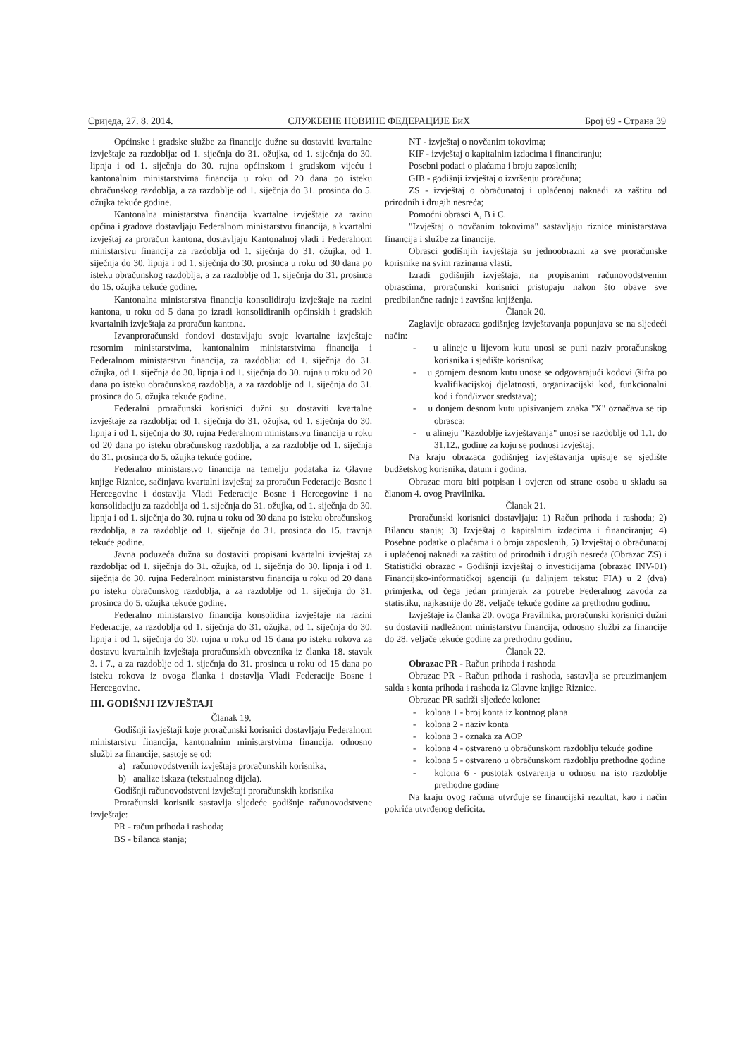Сриједа, 27. 8. 2014. СЛУЖБЕНЕ НОВИНЕ ФЕДЕРАЦИЈЕ БиХ Број 69 - Страна 39
Općinske i gradske službe za financije dužne su dostaviti kvartalne izvještaje za razdoblja: od 1. siječnja do 31. ožujka, od 1. siječnja do 30. lipnja i od 1. siječnja do 30. rujna općinskom i gradskom vijeću i kantonalnim ministarstvima financija u roku od 20 dana po isteku obračunskog razdoblja, a za razdoblje od 1. siječnja do 31. prosinca do 5. ožujka tekuće godine.
Kantonalna ministarstva financija kvartalne izvještaje za razinu općina i gradova dostavljaju Federalnom ministarstvu financija, a kvartalni izvještaj za proračun kantona, dostavljaju Kantonalnoj vladi i Federalnom ministarstvu financija za razdoblja od 1. siječnja do 31. ožujka, od 1. siječnja do 30. lipnja i od 1. siječnja do 30. prosinca u roku od 30 dana po isteku obračunskog razdoblja, a za razdoblje od 1. siječnja do 31. prosinca do 15. ožujka tekuće godine.
Kantonalna ministarstva financija konsolidiraju izvještaje na razini kantona, u roku od 5 dana po izradi konsolidiranih općinskih i gradskih kvartalnih izvještaja za proračun kantona.
Izvanproračunski fondovi dostavljaju svoje kvartalne izvještaje resornim ministarstvima, kantonalnim ministarstvima financija i Federalnom ministarstvu financija, za razdoblja: od 1. siječnja do 31. ožujka, od 1. siječnja do 30. lipnja i od 1. siječnja do 30. rujna u roku od 20 dana po isteku obračunskog razdoblja, a za razdoblje od 1. siječnja do 31. prosinca do 5. ožujka tekuće godine.
Federalni proračunski korisnici dužni su dostaviti kvartalne izvještaje za razdoblja: od 1, siječnja do 31. ožujka, od 1. siječnja do 30. lipnja i od 1. siječnja do 30. rujna Federalnom ministarstvu financija u roku od 20 dana po isteku obračunskog razdoblja, a za razdoblje od 1. siječnja do 31. prosinca do 5. ožujka tekuće godine.
Federalno ministarstvo financija na temelju podataka iz Glavne knjige Riznice, sačinjava kvartalni izvještaj za proračun Federacije Bosne i Hercegovine i dostavlja Vladi Federacije Bosne i Hercegovine i na konsolidaciju za razdoblja od 1. siječnja do 31. ožujka, od 1. siječnja do 30. lipnja i od 1. siječnja do 30. rujna u roku od 30 dana po isteku obračunskog razdoblja, a za razdoblje od 1. siječnja do 31. prosinca do 15. travnja tekuće godine.
Javna poduzeća dužna su dostaviti propisani kvartalni izvještaj za razdoblja: od 1. siječnja do 31. ožujka, od 1. siječnja do 30. lipnja i od 1. siječnja do 30. rujna Federalnom ministarstvu financija u roku od 20 dana po isteku obračunskog razdoblja, a za razdoblje od 1. siječnja do 31. prosinca do 5. ožujka tekuće godine.
Federalno ministarstvo financija konsolidira izvještaje na razini Federacije, za razdoblja od 1. siječnja do 31. ožujka, od 1. siječnja do 30. lipnja i od 1. siječnja do 30. rujna u roku od 15 dana po isteku rokova za dostavu kvartalnih izvještaja proračunskih obveznika iz članka 18. stavak 3. i 7., a za razdoblje od 1. siječnja do 31. prosinca u roku od 15 dana po isteku rokova iz ovoga članka i dostavlja Vladi Federacije Bosne i Hercegovine.
III. GODIŠNJI IZVJEŠTAJI
Članak 19.
Godišnji izvještaji koje proračunski korisnici dostavljaju Federalnom ministarstvu financija, kantonalnim ministarstvima financija, odnosno službi za financije, sastoje se od:
a) računovodstvenih izvještaja proračunskih korisnika,
b) analize iskaza (tekstualnog dijela).
Godišnji računovodstveni izvještaji proračunskih korisnika
Proračunski korisnik sastavlja sljedeće godišnje računovodstvene izvještaje:
PR - račun prihoda i rashoda;
BS - bilanca stanja;
NT - izvještaj o novčanim tokovima;
KIF - izvještaj o kapitalnim izdacima i financiranju;
Posebni podaci o plaćama i broju zaposlenih;
GIB - godišnji izvještaj o izvršenju proračuna;
ZS - izvještaj o obračunatoj i uplaćenoj naknadi za zaštitu od prirodnih i drugih nesreća;
Pomoćni obrasci A, B i C.
"Izvještaj o novčanim tokovima" sastavljaju riznice ministarstava financija i službe za financije.
Obrasci godišnjih izvještaja su jednoobrazni za sve proračunske korisnike na svim razinama vlasti.
Izradi godišnjih izvještaja, na propisanim računovodstvenim obrascima, proračunski korisnici pristupaju nakon što obave sve predbilančne radnje i završna knjiženja.
Članak 20.
Zaglavlje obrazaca godišnjeg izvještavanja popunjava se na sljedeći način:
- u alineje u lijevom kutu unosi se puni naziv proračunskog korisnika i sjedište korisnika;
- u gornjem desnom kutu unose se odgovarajući kodovi (šifra po kvalifikacijskoj djelatnosti, organizacijski kod, funkcionalni kod i fond/izvor sredstava);
- u donjem desnom kutu upisivanjem znaka "X" označava se tip obrasca;
- u alineju "Razdoblje izvještavanja" unosi se razdoblje od 1.1. do 31.12., godine za koju se podnosi izvještaj;
Na kraju obrazaca godišnjeg izvještavanja upisuje se sjedište budžetskog korisnika, datum i godina.
Obrazac mora biti potpisan i ovjeren od strane osoba u skladu sa članom 4. ovog Pravilnika.
Članak 21.
Proračunski korisnici dostavljaju: 1) Račun prihoda i rashoda; 2) Bilancu stanja; 3) Izvještaj o kapitalnim izdacima i financiranju; 4) Posebne podatke o plaćama i o broju zaposlenih, 5) Izvještaj o obračunatoj i uplaćenoj naknadi za zaštitu od prirodnih i drugih nesreća (Obrazac ZS) i Statistički obrazac - Godišnji izvještaj o investicijama (obrazac INV-01) Financijsko-informatičkoj agenciji (u daljnjem tekstu: FIA) u 2 (dva) primjerka, od čega jedan primjerak za potrebe Federalnog zavoda za statistiku, najkasnije do 28. veljače tekuće godine za prethodnu godinu.
Izvještaje iz članka 20. ovoga Pravilnika, proračunski korisnici dužni su dostaviti nadležnom ministarstvu financija, odnosno službi za financije do 28. veljače tekuće godine za prethodnu godinu.
Članak 22.
Obrazac PR - Račun prihoda i rashoda
Obrazac PR - Račun prihoda i rashoda, sastavlja se preuzimanjem salda s konta prihoda i rashoda iz Glavne knjige Riznice.
Obrazac PR sadrži sljedeće kolone:
- kolona 1 - broj konta iz kontnog plana
- kolona 2 - naziv konta
- kolona 3 - oznaka za AOP
- kolona 4 - ostvareno u obračunskom razdoblju tekuće godine
- kolona 5 - ostvareno u obračunskom razdoblju prethodne godine
- kolona 6 - postotak ostvarenja u odnosu na isto razdoblje prethodne godine
Na kraju ovog računa utvrđuje se financijski rezultat, kao i način pokrića utvrđenog deficita.